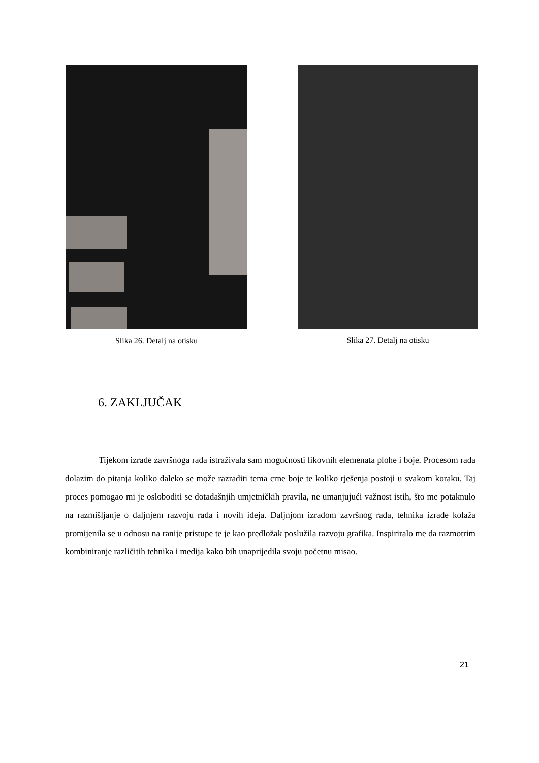Slika 26. Detalj na otisku Slika 27. Detalj na otisku
6. ZAKLJUČAK
Tijekom izrade završnoga rada istraživala sam mogućnosti likovnih elemenata plohe i boje. Procesom rada dolazim do pitanja koliko daleko se može razraditi tema crne boje te koliko rješenja postoji u svakom koraku. Taj proces pomogao mi je osloboditi se dotadašnjih umjetničkih pravila, ne umanjujući važnost istih, što me potaknulo na razmišljanje o daljnjem razvoju rada i novih ideja. Daljnjom izradom završnog rada, tehnika izrade kolaža promijenila se u odnosu na ranije pristupe te je kao predložak poslužila razvoju grafika. Inspiriralo me da razmotrim kombiniranje različitih tehnika i medija kako bih unaprijedila svoju početnu misao.
21